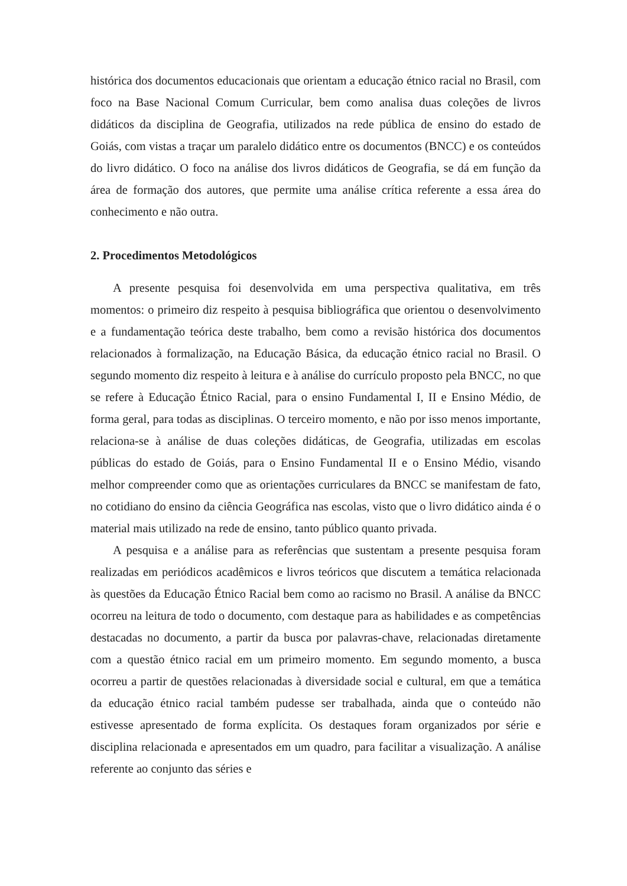histórica dos documentos educacionais que orientam a educação étnico racial no Brasil, com foco na Base Nacional Comum Curricular, bem como analisa duas coleções de livros didáticos da disciplina de Geografia, utilizados na rede pública de ensino do estado de Goiás, com vistas a traçar um paralelo didático entre os documentos (BNCC) e os conteúdos do livro didático. O foco na análise dos livros didáticos de Geografia, se dá em função da área de formação dos autores, que permite uma análise crítica referente a essa área do conhecimento e não outra.
2. Procedimentos Metodológicos
A presente pesquisa foi desenvolvida em uma perspectiva qualitativa, em três momentos: o primeiro diz respeito à pesquisa bibliográfica que orientou o desenvolvimento e a fundamentação teórica deste trabalho, bem como a revisão histórica dos documentos relacionados à formalização, na Educação Básica, da educação étnico racial no Brasil. O segundo momento diz respeito à leitura e à análise do currículo proposto pela BNCC, no que se refere à Educação Étnico Racial, para o ensino Fundamental I, II e Ensino Médio, de forma geral, para todas as disciplinas. O terceiro momento, e não por isso menos importante, relaciona-se à análise de duas coleções didáticas, de Geografia, utilizadas em escolas públicas do estado de Goiás, para o Ensino Fundamental II e o Ensino Médio, visando melhor compreender como que as orientações curriculares da BNCC se manifestam de fato, no cotidiano do ensino da ciência Geográfica nas escolas, visto que o livro didático ainda é o material mais utilizado na rede de ensino, tanto público quanto privada.
A pesquisa e a análise para as referências que sustentam a presente pesquisa foram realizadas em periódicos acadêmicos e livros teóricos que discutem a temática relacionada às questões da Educação Étnico Racial bem como ao racismo no Brasil. A análise da BNCC ocorreu na leitura de todo o documento, com destaque para as habilidades e as competências destacadas no documento, a partir da busca por palavras-chave, relacionadas diretamente com a questão étnico racial em um primeiro momento. Em segundo momento, a busca ocorreu a partir de questões relacionadas à diversidade social e cultural, em que a temática da educação étnico racial também pudesse ser trabalhada, ainda que o conteúdo não estivesse apresentado de forma explícita. Os destaques foram organizados por série e disciplina relacionada e apresentados em um quadro, para facilitar a visualização. A análise referente ao conjunto das séries e